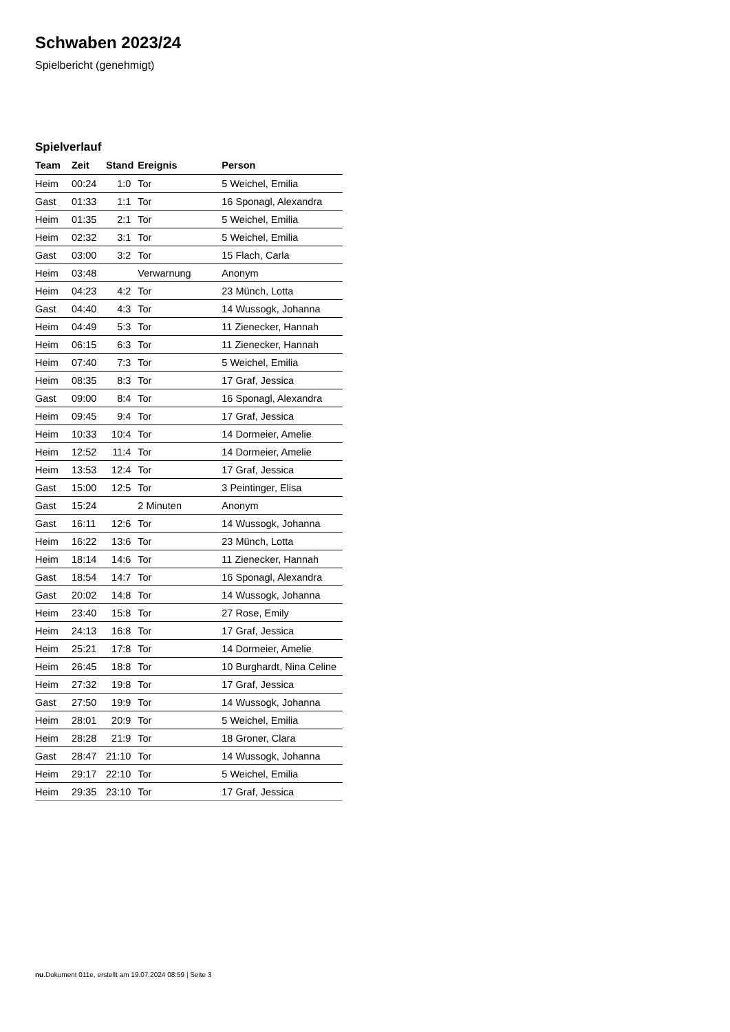Schwaben 2023/24
Spielbericht (genehmigt)
Spielverlauf
| Team | Zeit | Stand | Ereignis | Person |
| --- | --- | --- | --- | --- |
| Heim | 00:24 | 1:0 | Tor | 5 Weichel, Emilia |
| Gast | 01:33 | 1:1 | Tor | 16 Sponagl, Alexandra |
| Heim | 01:35 | 2:1 | Tor | 5 Weichel, Emilia |
| Heim | 02:32 | 3:1 | Tor | 5 Weichel, Emilia |
| Gast | 03:00 | 3:2 | Tor | 15 Flach, Carla |
| Heim | 03:48 | | Verwarnung | Anonym |
| Heim | 04:23 | 4:2 | Tor | 23 Münch, Lotta |
| Gast | 04:40 | 4:3 | Tor | 14 Wussogk, Johanna |
| Heim | 04:49 | 5:3 | Tor | 11 Zienecker, Hannah |
| Heim | 06:15 | 6:3 | Tor | 11 Zienecker, Hannah |
| Heim | 07:40 | 7:3 | Tor | 5 Weichel, Emilia |
| Heim | 08:35 | 8:3 | Tor | 17 Graf, Jessica |
| Gast | 09:00 | 8:4 | Tor | 16 Sponagl, Alexandra |
| Heim | 09:45 | 9:4 | Tor | 17 Graf, Jessica |
| Heim | 10:33 | 10:4 | Tor | 14 Dormeier, Amelie |
| Heim | 12:52 | 11:4 | Tor | 14 Dormeier, Amelie |
| Heim | 13:53 | 12:4 | Tor | 17 Graf, Jessica |
| Gast | 15:00 | 12:5 | Tor | 3 Peintinger, Elisa |
| Gast | 15:24 | | 2 Minuten | Anonym |
| Gast | 16:11 | 12:6 | Tor | 14 Wussogk, Johanna |
| Heim | 16:22 | 13:6 | Tor | 23 Münch, Lotta |
| Heim | 18:14 | 14:6 | Tor | 11 Zienecker, Hannah |
| Gast | 18:54 | 14:7 | Tor | 16 Sponagl, Alexandra |
| Gast | 20:02 | 14:8 | Tor | 14 Wussogk, Johanna |
| Heim | 23:40 | 15:8 | Tor | 27 Rose, Emily |
| Heim | 24:13 | 16:8 | Tor | 17 Graf, Jessica |
| Heim | 25:21 | 17:8 | Tor | 14 Dormeier, Amelie |
| Heim | 26:45 | 18:8 | Tor | 10 Burghardt, Nina Celine |
| Heim | 27:32 | 19:8 | Tor | 17 Graf, Jessica |
| Gast | 27:50 | 19:9 | Tor | 14 Wussogk, Johanna |
| Heim | 28:01 | 20:9 | Tor | 5 Weichel, Emilia |
| Heim | 28:28 | 21:9 | Tor | 18 Groner, Clara |
| Gast | 28:47 | 21:10 | Tor | 14 Wussogk, Johanna |
| Heim | 29:17 | 22:10 | Tor | 5 Weichel, Emilia |
| Heim | 29:35 | 23:10 | Tor | 17 Graf, Jessica |
nu.Dokument 011e, erstellt am 19.07.2024 08:59 | Seite 3